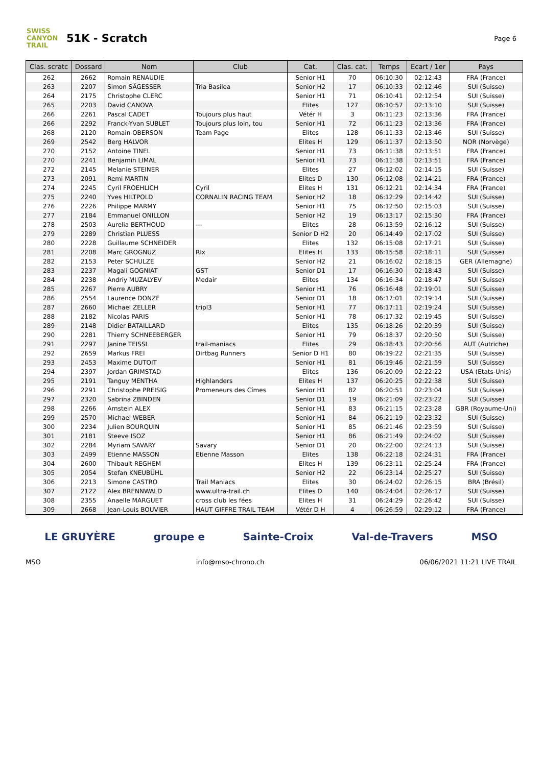SWISS CANYON TRAIL
51K - Scratch
Page 6
| Clas. scratc | Dossard | Nom | Club | Cat. | Clas. cat. | Temps | Ecart / 1er | Pays |
| --- | --- | --- | --- | --- | --- | --- | --- | --- |
| 262 | 2662 | Romain RENAUDIE | | Senior H1 | 70 | 06:10:30 | 02:12:43 | FRA (France) |
| 263 | 2207 | Simon SÄGESSER | Tria Basilea | Senior H2 | 17 | 06:10:33 | 02:12:46 | SUI (Suisse) |
| 264 | 2175 | Christophe CLERC | | Senior H1 | 71 | 06:10:41 | 02:12:54 | SUI (Suisse) |
| 265 | 2203 | David CANOVA | | Elites | 127 | 06:10:57 | 02:13:10 | SUI (Suisse) |
| 266 | 2261 | Pascal CADET | Toujours plus haut | Vétér H | 3 | 06:11:23 | 02:13:36 | FRA (France) |
| 266 | 2292 | Franck-Yvan SUBLET | Toujours plus loin, tou | Senior H1 | 72 | 06:11:23 | 02:13:36 | FRA (France) |
| 268 | 2120 | Romain OBERSON | Team Page | Elites | 128 | 06:11:33 | 02:13:46 | SUI (Suisse) |
| 269 | 2542 | Berg HALVOR | | Elites H | 129 | 06:11:37 | 02:13:50 | NOR (Norvège) |
| 270 | 2152 | Antoine TINEL | | Senior H1 | 73 | 06:11:38 | 02:13:51 | FRA (France) |
| 270 | 2241 | Benjamin LIMAL | | Senior H1 | 73 | 06:11:38 | 02:13:51 | FRA (France) |
| 272 | 2145 | Melanie STEINER | | Elites | 27 | 06:12:02 | 02:14:15 | SUI (Suisse) |
| 273 | 2091 | Remi MARTIN | | Elites D | 130 | 06:12:08 | 02:14:21 | FRA (France) |
| 274 | 2245 | Cyril FROEHLICH | Cyril | Elites H | 131 | 06:12:21 | 02:14:34 | FRA (France) |
| 275 | 2240 | Yves HILTPOLD | CORNALIN RACING TEAM | Senior H2 | 18 | 06:12:29 | 02:14:42 | SUI (Suisse) |
| 276 | 2226 | Philippe MARMY | | Senior H1 | 75 | 06:12:50 | 02:15:03 | SUI (Suisse) |
| 277 | 2184 | Emmanuel ONILLON | | Senior H2 | 19 | 06:13:17 | 02:15:30 | FRA (France) |
| 278 | 2503 | Aurelia BERTHOUD | --- | Elites | 28 | 06:13:59 | 02:16:12 | SUI (Suisse) |
| 279 | 2289 | Christian PLUESS | | Senior D H2 | 20 | 06:14:49 | 02:17:02 | SUI (Suisse) |
| 280 | 2228 | Guillaume SCHNEIDER | | Elites | 132 | 06:15:08 | 02:17:21 | SUI (Suisse) |
| 281 | 2208 | Marc GROGNUZ | Rlx | Elites H | 133 | 06:15:58 | 02:18:11 | SUI (Suisse) |
| 282 | 2153 | Peter SCHULZE | | Senior H2 | 21 | 06:16:02 | 02:18:15 | GER (Allemagne) |
| 283 | 2237 | Magali GOGNIAT | GST | Senior D1 | 17 | 06:16:30 | 02:18:43 | SUI (Suisse) |
| 284 | 2238 | Andriy MUZALYEV | Medair | Elites | 134 | 06:16:34 | 02:18:47 | SUI (Suisse) |
| 285 | 2267 | Pierre AUBRY | | Senior H1 | 76 | 06:16:48 | 02:19:01 | SUI (Suisse) |
| 286 | 2554 | Laurence DONZÉ | | Senior D1 | 18 | 06:17:01 | 02:19:14 | SUI (Suisse) |
| 287 | 2660 | Michael ZELLER | tripl3 | Senior H1 | 77 | 06:17:11 | 02:19:24 | SUI (Suisse) |
| 288 | 2182 | Nicolas PARIS | | Senior H1 | 78 | 06:17:32 | 02:19:45 | SUI (Suisse) |
| 289 | 2148 | Didier BATAILLARD | | Elites | 135 | 06:18:26 | 02:20:39 | SUI (Suisse) |
| 290 | 2281 | Thierry SCHNEEBERGER | | Senior H1 | 79 | 06:18:37 | 02:20:50 | SUI (Suisse) |
| 291 | 2297 | Janine TEISSL | trail-maniacs | Elites | 29 | 06:18:43 | 02:20:56 | AUT (Autriche) |
| 292 | 2659 | Markus FREI | Dirtbag Runners | Senior D H1 | 80 | 06:19:22 | 02:21:35 | SUI (Suisse) |
| 293 | 2453 | Maxime DUTOIT | | Senior H1 | 81 | 06:19:46 | 02:21:59 | SUI (Suisse) |
| 294 | 2397 | Jordan GRIMSTAD | | Elites | 136 | 06:20:09 | 02:22:22 | USA (Etats-Unis) |
| 295 | 2191 | Tanguy MENTHA | Highlanders | Elites H | 137 | 06:20:25 | 02:22:38 | SUI (Suisse) |
| 296 | 2291 | Christophe PREISIG | Promeneurs des Cîmes | Senior H1 | 82 | 06:20:51 | 02:23:04 | SUI (Suisse) |
| 297 | 2320 | Sabrina ZBINDEN | | Senior D1 | 19 | 06:21:09 | 02:23:22 | SUI (Suisse) |
| 298 | 2266 | Arnstein ALEX | | Senior H1 | 83 | 06:21:15 | 02:23:28 | GBR (Royaume-Uni) |
| 299 | 2570 | Michael WEBER | | Senior H1 | 84 | 06:21:19 | 02:23:32 | SUI (Suisse) |
| 300 | 2234 | Julien BOURQUIN | | Senior H1 | 85 | 06:21:46 | 02:23:59 | SUI (Suisse) |
| 301 | 2181 | Steeve ISOZ | | Senior H1 | 86 | 06:21:49 | 02:24:02 | SUI (Suisse) |
| 302 | 2284 | Myriam SAVARY | Savary | Senior D1 | 20 | 06:22:00 | 02:24:13 | SUI (Suisse) |
| 303 | 2499 | Etienne MASSON | Etienne Masson | Elites | 138 | 06:22:18 | 02:24:31 | FRA (France) |
| 304 | 2600 | Thibault REGHEM | | Elites H | 139 | 06:23:11 | 02:25:24 | FRA (France) |
| 305 | 2054 | Stefan KNEUBÜHL | | Senior H2 | 22 | 06:23:14 | 02:25:27 | SUI (Suisse) |
| 306 | 2213 | Simone CASTRO | Trail Maniacs | Elites | 30 | 06:24:02 | 02:26:15 | BRA (Brésil) |
| 307 | 2122 | Alex BRENNWALD | www.ultra-trail.ch | Elites D | 140 | 06:24:04 | 02:26:17 | SUI (Suisse) |
| 308 | 2355 | Anaelle MARGUET | cross club les fées | Elites H | 31 | 06:24:29 | 02:26:42 | SUI (Suisse) |
| 309 | 2668 | Jean-Louis BOUVIER | HAUT GIFFRE TRAIL TEAM | Vétér D H | 4 | 06:26:59 | 02:29:12 | FRA (France) |
LE GRUYÈRE groupe e Sainte-Croix Val-de-Travers MSO
MSO info@mso-chrono.ch 06/06/2021 11:21 LIVE TRAIL